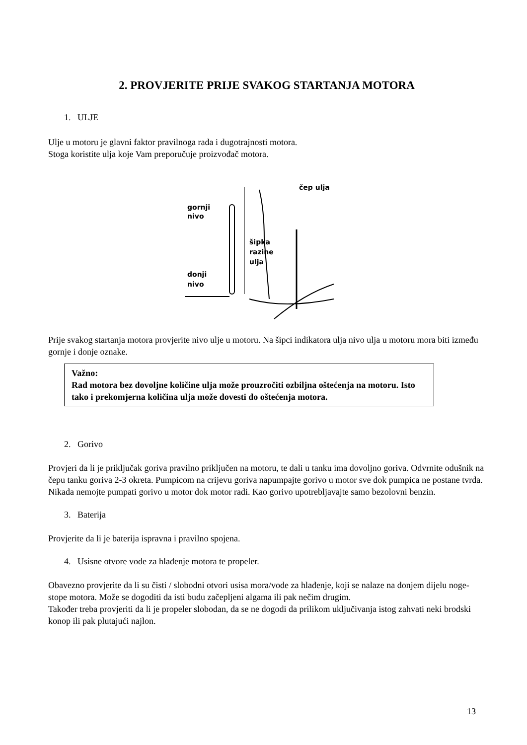2. PROVJERITE PRIJE SVAKOG STARTANJA MOTORA
1. ULJE
Ulje u motoru je glavni faktor pravilnoga rada i dugotrajnosti motora.
Stoga koristite ulja koje Vam preporučuje proizvođač motora.
gornji
nivo
donji
nivo
šipka
razine
ulja
čep ulja
Prije svakog startanja motora provjerite nivo ulje u motoru. Na šipci indikatora ulja nivo ulja u motoru mora biti između gornje i donje oznake.
Važno:
Rad motora bez dovoljne količine ulja može prouzročiti ozbiljna oštećenja na motoru. Isto tako i prekomjerna količina ulja može dovesti do oštećenja motora.
2. Gorivo
Provjeri da li je priključak goriva pravilno priključen na motoru, te dali u tanku ima dovoljno goriva. Odvrnite odušnik na čepu tanku goriva 2-3 okreta. Pumpicom na crijevu goriva napumpajte gorivo u motor sve dok pumpica ne postane tvrda. Nikada nemojte pumpati gorivo u motor dok motor radi. Kao gorivo upotrebljavajte samo bezolovni benzin.
3. Baterija
Provjerite da li je baterija ispravna i pravilno spojena.
4. Usisne otvore vode za hlađenje motora te propeler.
Obavezno provjerite da li su čisti / slobodni otvori usisa mora/vode za hlađenje, koji se nalaze na donjem dijelu noge-stope motora. Može se dogoditi da isti budu začepljeni algama ili pak nečim drugim.
Također treba provjeriti da li je propeler slobodan, da se ne dogodi da prilikom uključivanja istog zahvati neki brodski konop ili pak plutajući najlon.
13